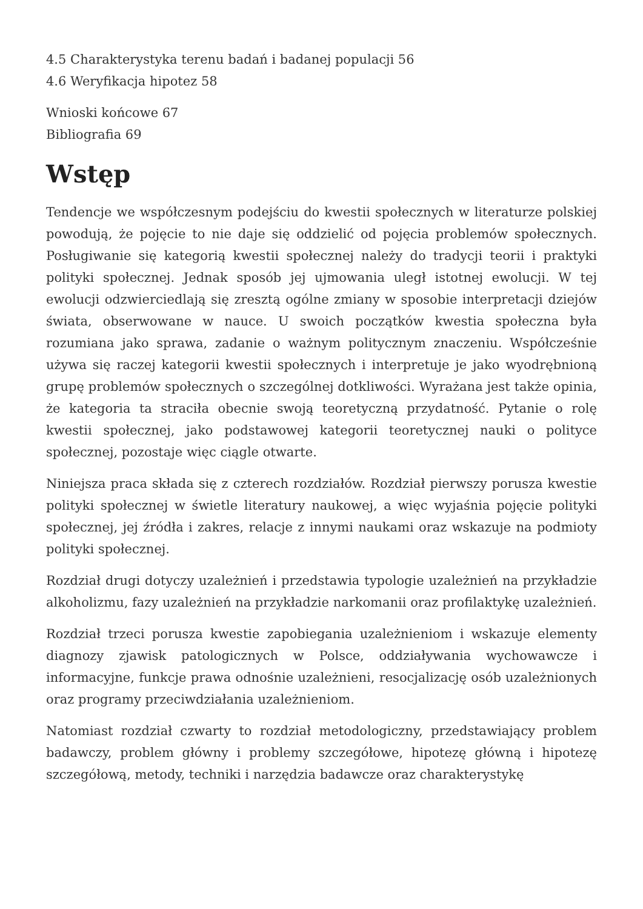4.5 Charakterystyka terenu badań i badanej populacji 56
4.6 Weryfikacja hipotez 58
Wnioski końcowe 67
Bibliografia 69
Wstęp
Tendencje we współczesnym podejściu do kwestii społecznych w literaturze polskiej powodują, że pojęcie to nie daje się oddzielić od pojęcia problemów społecznych. Posługiwanie się kategorią kwestii społecznej należy do tradycji teorii i praktyki polityki społecznej. Jednak sposób jej ujmowania uległ istotnej ewolucji. W tej ewolucji odzwierciedlają się zresztą ogólne zmiany w sposobie interpretacji dziejów świata, obserwowane w nauce. U swoich początków kwestia społeczna była rozumiana jako sprawa, zadanie o ważnym politycznym znaczeniu. Współcześnie używa się raczej kategorii kwestii społecznych i interpretuje je jako wyodrębnioną grupę problemów społecznych o szczególnej dotkliwości. Wyrażana jest także opinia, że kategoria ta straciła obecnie swoją teoretyczną przydatność. Pytanie o rolę kwestii społecznej, jako podstawowej kategorii teoretycznej nauki o polityce społecznej, pozostaje więc ciągle otwarte.
Niniejsza praca składa się z czterech rozdziałów. Rozdział pierwszy porusza kwestie polityki społecznej w świetle literatury naukowej, a więc wyjaśnia pojęcie polityki społecznej, jej źródła i zakres, relacje z innymi naukami oraz wskazuje na podmioty polityki społecznej.
Rozdział drugi dotyczy uzależnień i przedstawia typologie uzależnień na przykładzie alkoholizmu, fazy uzależnień na przykładzie narkomanii oraz profilaktykę uzależnień.
Rozdział trzeci porusza kwestie zapobiegania uzależnieniom i wskazuje elementy diagnozy zjawisk patologicznych w Polsce, oddziaływania wychowawcze i informacyjne, funkcje prawa odnośnie uzależnieni, resocjalizację osób uzależnionych oraz programy przeciwdziałania uzależnieniom.
Natomiast rozdział czwarty to rozdział metodologiczny, przedstawiający problem badawczy, problem główny i problemy szczegółowe, hipotezę główną i hipotezę szczegółową, metody, techniki i narzędzia badawcze oraz charakterystykę